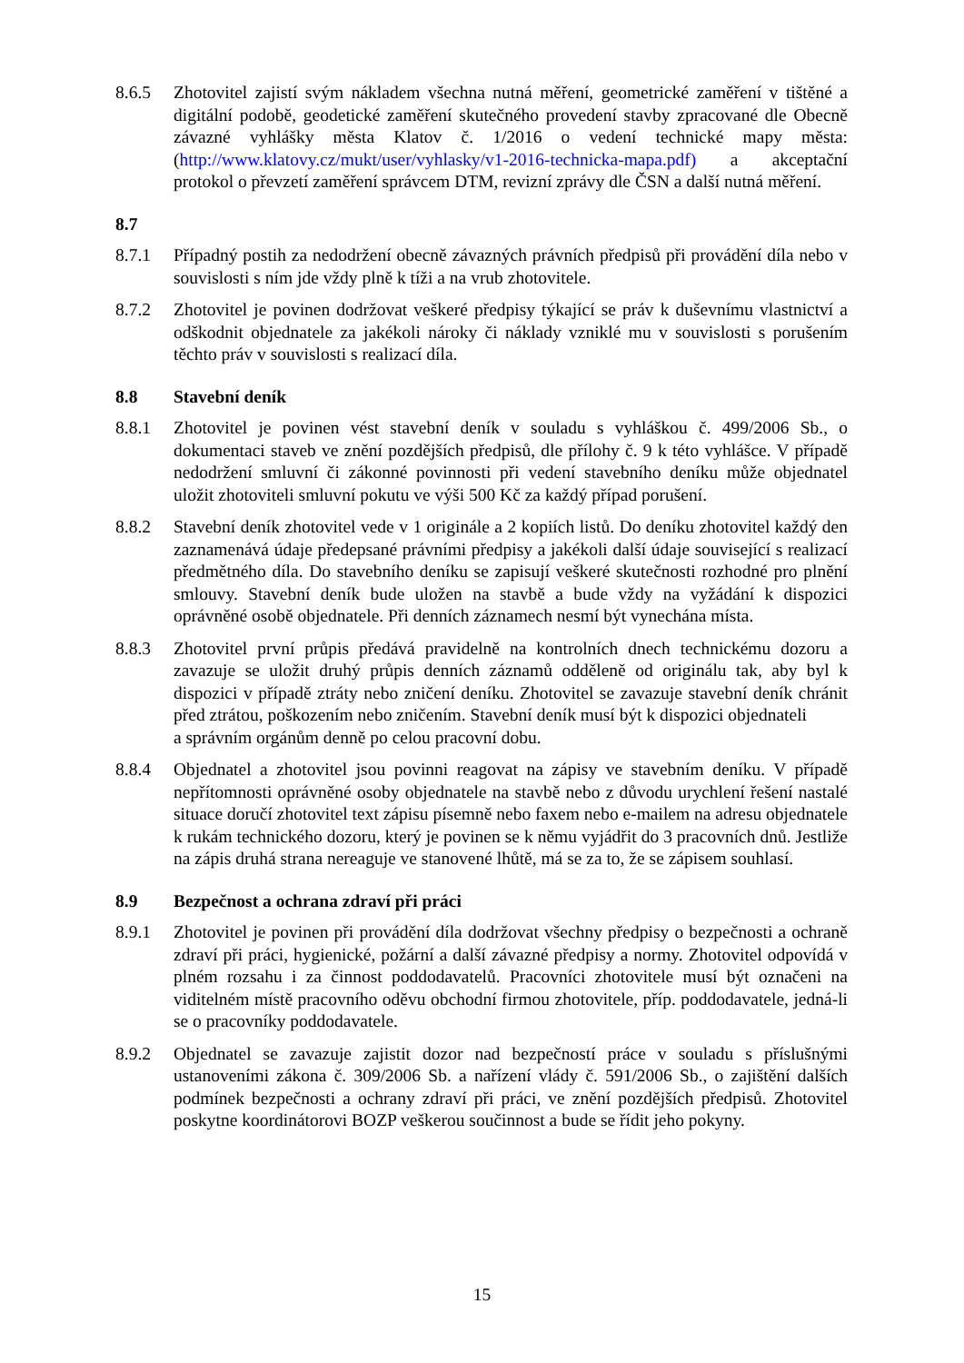8.6.5 Zhotovitel zajistí svým nákladem všechna nutná měření, geometrické zaměření v tištěné a digitální podobě, geodetické zaměření skutečného provedení stavby zpracované dle Obecně závazné vyhlášky města Klatov č. 1/2016 o vedení technické mapy města: (http://www.klatovy.cz/mukt/user/vyhlasky/v1-2016-technicka-mapa.pdf) a akceptační protokol o převzetí zaměření správcem DTM, revizní zprávy dle ČSN a další nutná měření.
8.7
8.7.1 Případný postih za nedodržení obecně závazných právních předpisů při provádění díla nebo v souvislosti s ním jde vždy plně k tíži a na vrub zhotovitele.
8.7.2 Zhotovitel je povinen dodržovat veškeré předpisy týkající se práv k duševnímu vlastnictví a odškodnit objednatele za jakékoli nároky či náklady vzniklé mu v souvislosti s porušením těchto práv v souvislosti s realizací díla.
8.8 Stavební deník
8.8.1 Zhotovitel je povinen vést stavební deník v souladu s vyhláškou č. 499/2006 Sb., o dokumentaci staveb ve znění pozdějších předpisů, dle přílohy č. 9 k této vyhlášce. V případě nedodržení smluvní či zákonné povinnosti při vedení stavebního deníku může objednatel uložit zhotoviteli smluvní pokutu ve výši 500 Kč za každý případ porušení.
8.8.2 Stavební deník zhotovitel vede v 1 originále a 2 kopiích listů. Do deníku zhotovitel každý den zaznamenává údaje předepsané právními předpisy a jakékoli další údaje související s realizací předmětného díla. Do stavebního deníku se zapisují veškeré skutečnosti rozhodné pro plnění smlouvy. Stavební deník bude uložen na stavbě a bude vždy na vyžádání k dispozici oprávněné osobě objednatele. Při denních záznamech nesmí být vynechána místa.
8.8.3 Zhotovitel první průpis předává pravidelně na kontrolních dnech technickému dozoru a zavazuje se uložit druhý průpis denních záznamů odděleně od originálu tak, aby byl k dispozici v případě ztráty nebo zničení deníku. Zhotovitel se zavazuje stavební deník chránit před ztrátou, poškozením nebo zničením. Stavební deník musí být k dispozici objednateli
a správním orgánům denně po celou pracovní dobu.
8.8.4 Objednatel a zhotovitel jsou povinni reagovat na zápisy ve stavebním deníku. V případě nepřítomnosti oprávněné osoby objednatele na stavbě nebo z důvodu urychlení řešení nastalé situace doručí zhotovitel text zápisu písemně nebo faxem nebo e-mailem na adresu objednatele k rukám technického dozoru, který je povinen se k němu vyjádřit do 3 pracovních dnů. Jestliže na zápis druhá strana nereaguje ve stanovené lhůtě, má se za to, že se zápisem souhlasí.
8.9 Bezpečnost a ochrana zdraví při práci
8.9.1 Zhotovitel je povinen při provádění díla dodržovat všechny předpisy o bezpečnosti a ochraně zdraví při práci, hygienické, požární a další závazné předpisy a normy. Zhotovitel odpovídá v plném rozsahu i za činnost poddodavatelů. Pracovníci zhotovitele musí být označeni na viditelném místě pracovního oděvu obchodní firmou zhotovitele, příp. poddodavatele, jedná-li se o pracovníky poddodavatele.
8.9.2 Objednatel se zavazuje zajistit dozor nad bezpečností práce v souladu s příslušnými ustanoveními zákona č. 309/2006 Sb. a nařízení vlády č. 591/2006 Sb., o zajištění dalších podmínek bezpečnosti a ochrany zdraví při práci, ve znění pozdějších předpisů. Zhotovitel poskytne koordinátorovi BOZP veškerou součinnost a bude se řídit jeho pokyny.
15